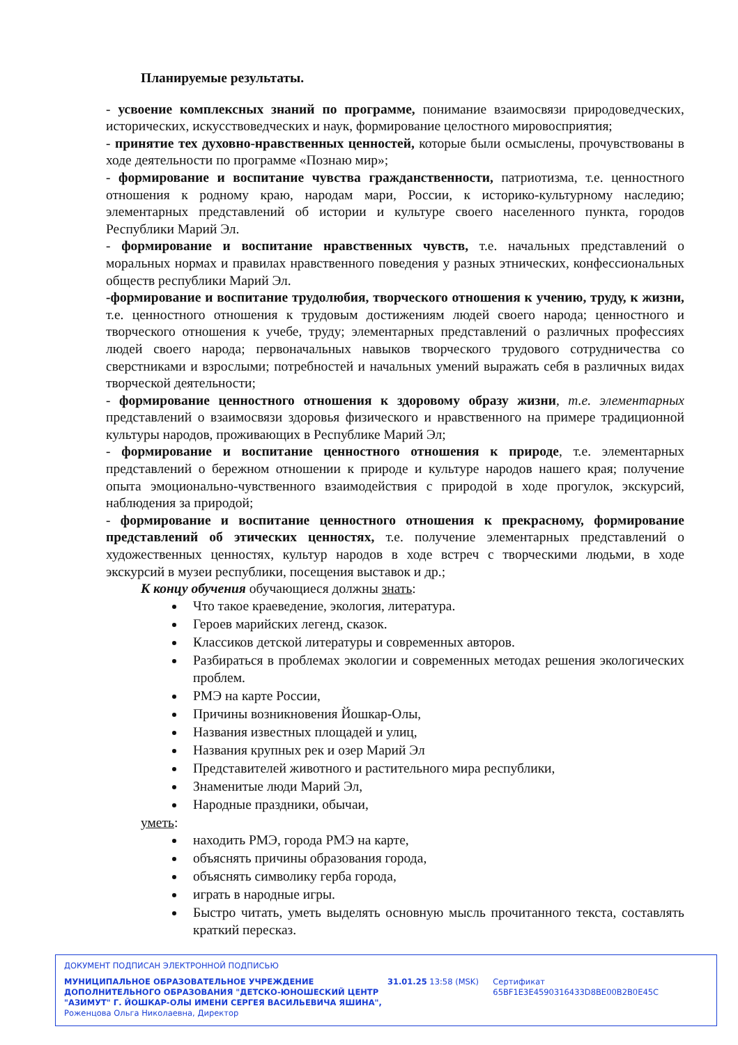Планируемые результаты.
- усвоение комплексных знаний по программе, понимание взаимосвязи природоведческих, исторических, искусствоведческих и наук, формирование целостного мировосприятия;
- принятие тех духовно-нравственных ценностей, которые были осмыслены, прочувствованы в ходе деятельности по программе «Познаю мир»;
- формирование и воспитание чувства гражданственности, патриотизма, т.е. ценностного отношения к родному краю, народам мари, России, к историко-культурному наследию; элементарных представлений об истории и культуре своего населенного пункта, городов Республики Марий Эл.
- формирование и воспитание нравственных чувств, т.е. начальных представлений о моральных нормах и правилах нравственного поведения у разных этнических, конфессиональных обществ республики Марий Эл.
-формирование и воспитание трудолюбия, творческого отношения к учению, труду, к жизни, т.е. ценностного отношения к трудовым достижениям людей своего народа; ценностного и творческого отношения к учебе, труду; элементарных представлений о различных профессиях людей своего народа; первоначальных навыков творческого трудового сотрудничества со сверстниками и взрослыми; потребностей и начальных умений выражать себя в различных видах творческой деятельности;
- формирование ценностного отношения к здоровому образу жизни, т.е. элементарных представлений о взаимосвязи здоровья физического и нравственного на примере традиционной культуры народов, проживающих в Республике Марий Эл;
- формирование и воспитание ценностного отношения к природе, т.е. элементарных представлений о бережном отношении к природе и культуре народов нашего края; получение опыта эмоционально-чувственного взаимодействия с природой в ходе прогулок, экскурсий, наблюдения за природой;
- формирование и воспитание ценностного отношения к прекрасному, формирование представлений об этических ценностях, т.е. получение элементарных представлений о художественных ценностях, культур народов в ходе встреч с творческими людьми, в ходе экскурсий в музеи республики, посещения выставок и др.;
К концу обучения обучающиеся должны знать:
Что такое краеведение, экология, литература.
Героев марийских легенд, сказок.
Классиков детской литературы и современных авторов.
Разбираться в проблемах экологии и современных методах решения экологических проблем.
РМЭ на карте России,
Причины возникновения Йошкар-Олы,
Названия известных площадей и улиц,
Названия крупных рек и озер Марий Эл
Представителей животного и растительного мира республики,
Знаменитые люди Марий Эл,
Народные праздники, обычаи,
уметь:
находить РМЭ, города РМЭ на карте,
объяснять причины образования города,
объяснять символику герба города,
играть в народные игры.
Быстро читать, уметь выделять основную мысль прочитанного текста, составлять краткий пересказ.
ДОКУМЕНТ ПОДПИСАН ЭЛЕКТРОННОЙ ПОДПИСЬЮ
МУНИЦИПАЛЬНОЕ ОБРАЗОВАТЕЛЬНОЕ УЧРЕЖДЕНИЕ ДОПОЛНИТЕЛЬНОГО ОБРАЗОВАНИЯ "ДЕТСКО-ЮНОШЕСКИЙ ЦЕНТР "АЗИМУТ" Г. ЙОШКАР-ОЛЫ ИМЕНИ СЕРГЕЯ ВАСИЛЬЕВИЧА ЯШИНА",
Роженцова Ольга Николаевна, Директор
31.01.25 13:58 (MSK) Сертификат 65BF1E3E4590316433D8BE00B2B0E45C